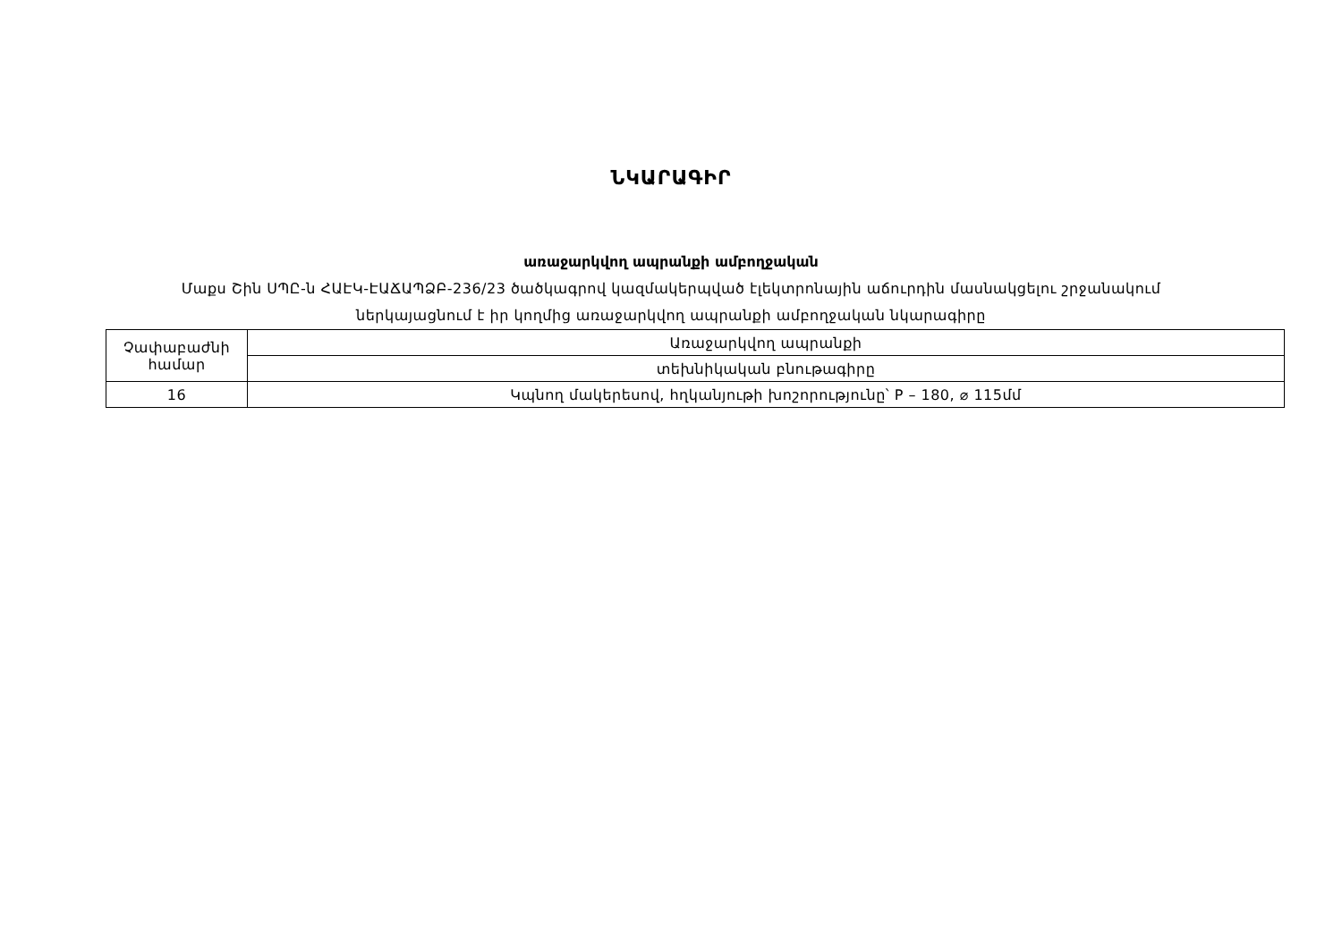ՆԿԱՐԱԳԻՐ
առաջարկվող ապրանքի ամբողջական
Մաքս Շին ՍՊԸ-ն ՀԱԷԿ-ԷԱՃԱՊՁԲ-236/23 ծածկագրով կազմակերպված էլեկտրոնային աճուրդին մասնակցելու շրջանակում
ներկայացնում է իր կողմից առաջարկվող ապրանքի ամբողջական նկարագիրը
| Չափաբաժնի համար | Առաջարկվող ապրանքի |
| | տեխնիկական բնութագիրը |
| 16 | Կպնող մակերեսով, հղկանյութի խոշորությունը՝ P – 180, ⌀ 115մմ |